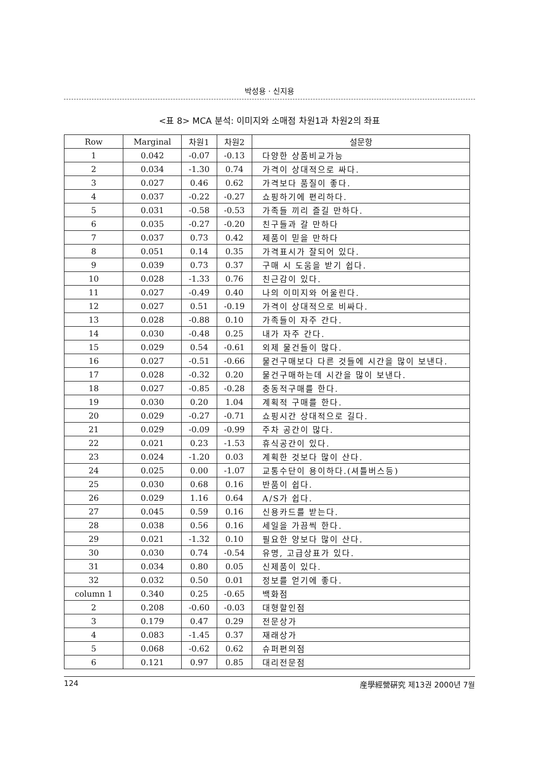박성용 · 신지용
<표 8> MCA 분석: 이미지와 소매점 차원1과 차원2의 좌표
| Row | Marginal | 차원1 | 차원2 | 설문항 |
| --- | --- | --- | --- | --- |
| 1 | 0.042 | -0.07 | -0.13 | 다양한 상품비교가능 |
| 2 | 0.034 | -1.30 | 0.74 | 가격이 상대적으로 싸다. |
| 3 | 0.027 | 0.46 | 0.62 | 가격보다 품질이 좋다. |
| 4 | 0.037 | -0.22 | -0.27 | 쇼핑하기에 편리하다. |
| 5 | 0.031 | -0.58 | -0.53 | 가족들 끼리 즐길 만하다. |
| 6 | 0.035 | -0.27 | -0.20 | 친구들과 갈 만하다 |
| 7 | 0.037 | 0.73 | 0.42 | 제품이 믿을 만하다 |
| 8 | 0.051 | 0.14 | 0.35 | 가격표시가 잘되어 있다. |
| 9 | 0.039 | 0.73 | 0.37 | 구매 시 도움을 받기 쉽다. |
| 10 | 0.028 | -1.33 | 0.76 | 친근감이 있다. |
| 11 | 0.027 | -0.49 | 0.40 | 나의 이미지와 어울린다. |
| 12 | 0.027 | 0.51 | -0.19 | 가격이 상대적으로 비싸다. |
| 13 | 0.028 | -0.88 | 0.10 | 가족들이 자주 간다. |
| 14 | 0.030 | -0.48 | 0.25 | 내가 자주 간다. |
| 15 | 0.029 | 0.54 | -0.61 | 외제 물건들이 많다. |
| 16 | 0.027 | -0.51 | -0.66 | 물건구매보다 다른 것들에 시간을 많이 보낸다. |
| 17 | 0.028 | -0.32 | 0.20 | 물건구매하는데 시간을 많이 보낸다. |
| 18 | 0.027 | -0.85 | -0.28 | 충동적구매를 한다. |
| 19 | 0.030 | 0.20 | 1.04 | 계획적 구매를 한다. |
| 20 | 0.029 | -0.27 | -0.71 | 쇼핑시간 상대적으로 길다. |
| 21 | 0.029 | -0.09 | -0.99 | 주차 공간이 많다. |
| 22 | 0.021 | 0.23 | -1.53 | 휴식공간이 있다. |
| 23 | 0.024 | -1.20 | 0.03 | 계획한 것보다 많이 산다. |
| 24 | 0.025 | 0.00 | -1.07 | 교통수단이 용이하다.(셔틀버스등) |
| 25 | 0.030 | 0.68 | 0.16 | 반품이 쉽다. |
| 26 | 0.029 | 1.16 | 0.64 | A/S가 쉽다. |
| 27 | 0.045 | 0.59 | 0.16 | 신용카드를 받는다. |
| 28 | 0.038 | 0.56 | 0.16 | 세일을 가끔씩 한다. |
| 29 | 0.021 | -1.32 | 0.10 | 필요한 양보다 많이 산다. |
| 30 | 0.030 | 0.74 | -0.54 | 유명, 고급상표가 있다. |
| 31 | 0.034 | 0.80 | 0.05 | 신제품이 있다. |
| 32 | 0.032 | 0.50 | 0.01 | 정보를 얻기에 좋다. |
| column 1 | 0.340 | 0.25 | -0.65 | 백화점 |
| 2 | 0.208 | -0.60 | -0.03 | 대형할인점 |
| 3 | 0.179 | 0.47 | 0.29 | 전문상가 |
| 4 | 0.083 | -1.45 | 0.37 | 재래상가 |
| 5 | 0.068 | -0.62 | 0.62 | 슈퍼편의점 |
| 6 | 0.121 | 0.97 | 0.85 | 대리전문점 |
124 産學經營硏究 제13권 2000년 7월